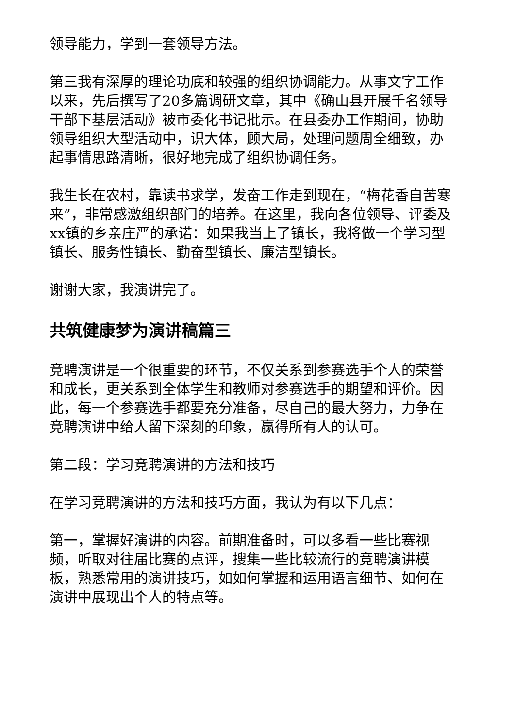领导能力，学到一套领导方法。
第三我有深厚的理论功底和较强的组织协调能力。从事文字工作以来，先后撰写了20多篇调研文章，其中《确山县开展千名领导干部下基层活动》被市委化书记批示。在县委办工作期间，协助领导组织大型活动中，识大体，顾大局，处理问题周全细致，办起事情思路清晰，很好地完成了组织协调任务。
我生长在农村，靠读书求学，发奋工作走到现在，“梅花香自苦寒来”，非常感激组织部门的培养。在这里，我向各位领导、评委及xx镇的乡亲庄严的承诺：如果我当上了镇长，我将做一个学习型镇长、服务性镇长、勤奋型镇长、廉洁型镇长。
谢谢大家，我演讲完了。
共筑健康梦为演讲稿篇三
竞聘演讲是一个很重要的环节，不仅关系到参赛选手个人的荣誉和成长，更关系到全体学生和教师对参赛选手的期望和评价。因此，每一个参赛选手都要充分准备，尽自己的最大努力，力争在竞聘演讲中给人留下深刻的印象，赢得所有人的认可。
第二段：学习竞聘演讲的方法和技巧
在学习竞聘演讲的方法和技巧方面，我认为有以下几点：
第一，掌握好演讲的内容。前期准备时，可以多看一些比赛视频，听取对往届比赛的点评，搜集一些比较流行的竞聘演讲模板，熟悉常用的演讲技巧，如如何掌握和运用语言细节、如何在演讲中展现出个人的特点等。